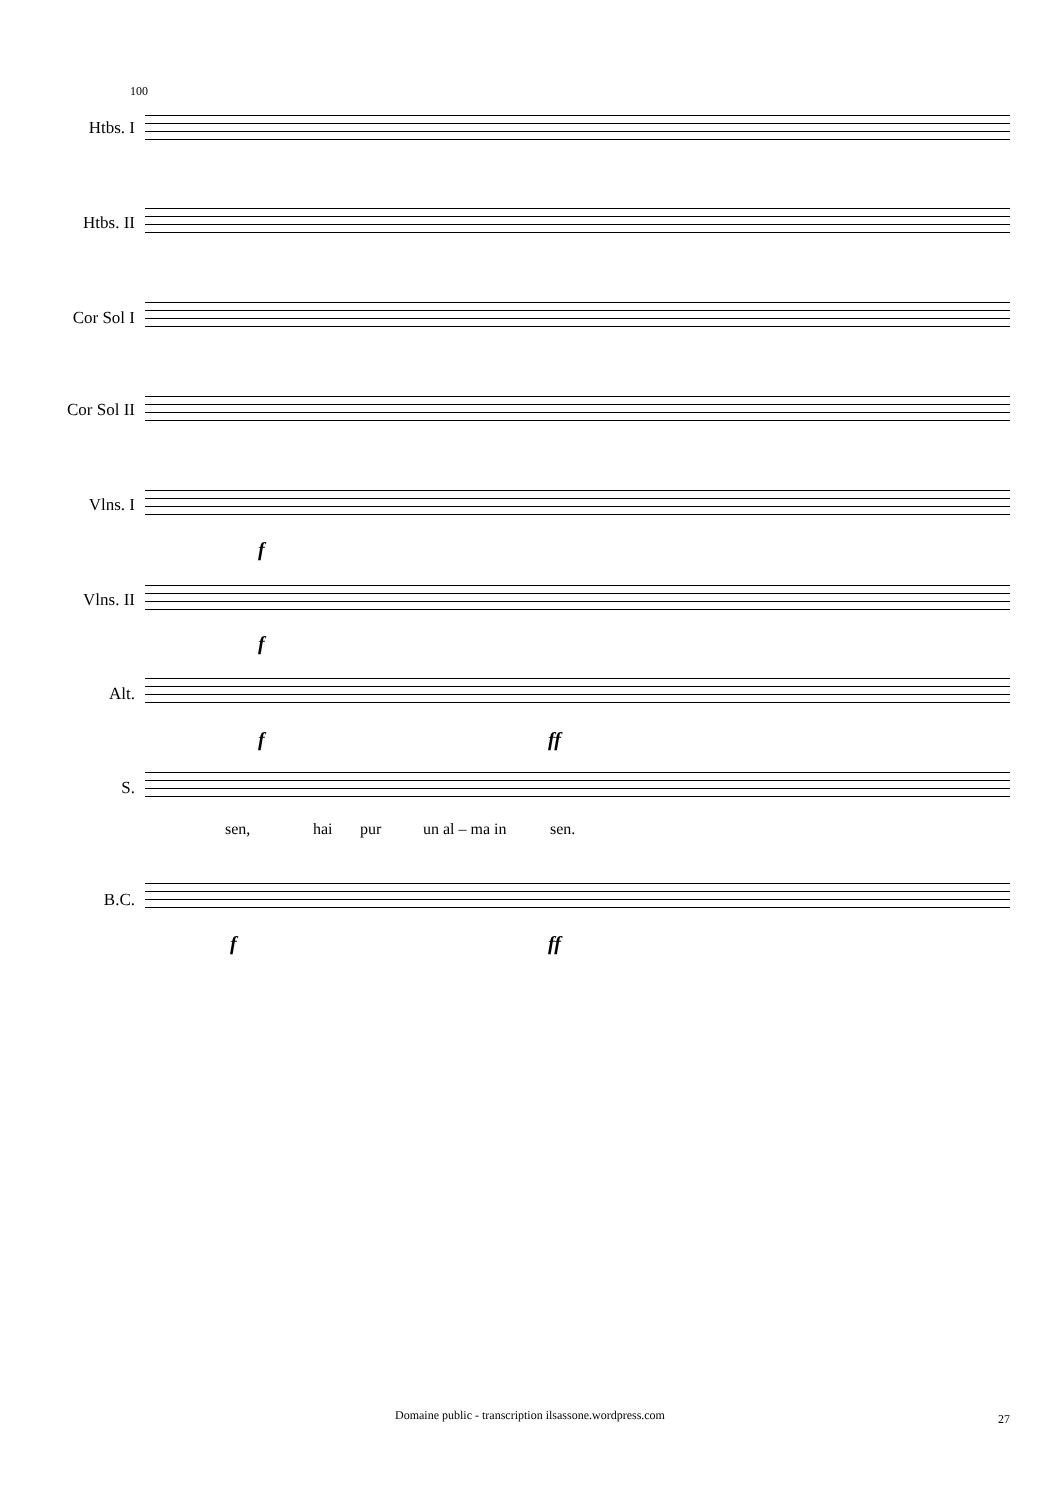100
Htbs. I
Htbs. II
Cor Sol I
Cor Sol II
Vlns. I
f
Vlns. II
f
Alt.
f ff
S.
sen, hai pur un al – ma in sen.
B.C.
f ff
Domaine public - transcription ilsassone.wordpress.com 27